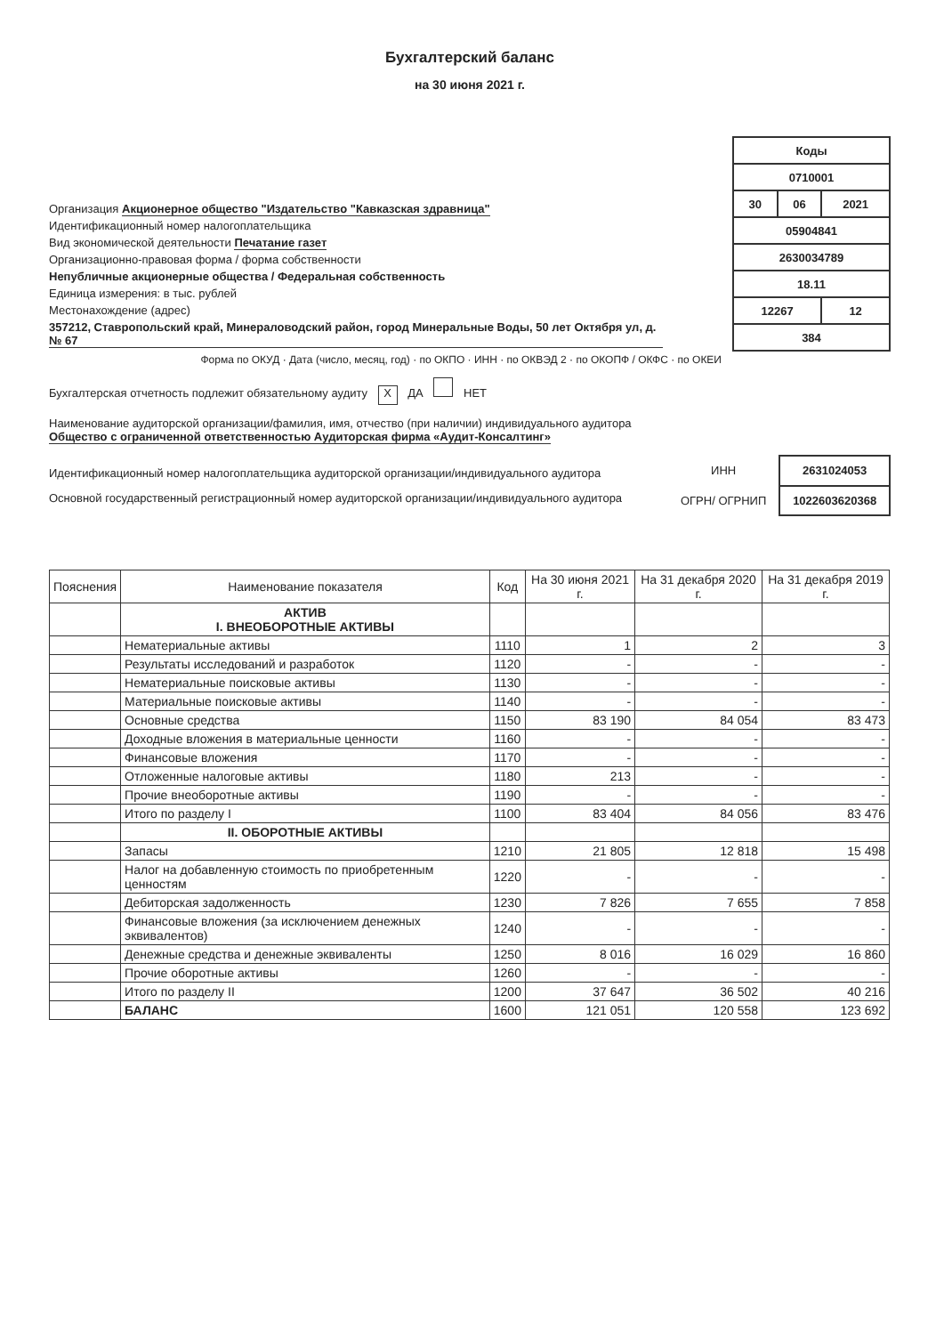Бухгалтерский баланс
на 30 июня 2021 г.
Организация Акционерное общество "Издательство "Кавказская здравница"
Идентификационный номер налогоплательщика
Вид экономической деятельности Печатание газет
Организационно-правовая форма / форма собственности
Непубличные акционерные общества / Федеральная собственность
Единица измерения: в тыс. рублей
Местонахождение (адрес)
357212, Ставропольский край, Минераловодский район, город Минеральные Воды, 50 лет Октября ул, д. № 67
| Коды | | |
| 0710001 | | |
| 30 | 06 | 2021 |
| 05904841 | | |
| 2630034789 | | |
| 18.11 | | |
| 12267 | | 12 |
| 384 | | |
Форма по ОКУД · Дата (число, месяц, год) · по ОКПО · ИНН · по ОКВЭД 2 · по ОКОПФ / ОКФС · по ОКЕИ
Бухгалтерская отчетность подлежит обязательному аудиту X ДА НЕТ
Наименование аудиторской организации/фамилия, имя, отчество (при наличии) индивидуального аудитора
Общество с ограниченной ответственностью Аудиторская фирма «Аудит-Консалтинг»
Идентификационный номер налогоплательщика аудиторской организации/индивидуального аудитора
Основной государственный регистрационный номер аудиторской организации/индивидуального аудитора
| ИНН | 2631024053 |
| ОГРН/ ОГРНИП | 1022603620368 |
| Пояснения | Наименование показателя | Код | На 30 июня 2021 г. | На 31 декабря 2020 г. | На 31 декабря 2019 г. |
| --- | --- | --- | --- | --- | --- |
| | АКТИВ I. ВНЕОБОРОТНЫЕ АКТИВЫ | | | | |
| | Нематериальные активы | 1110 | 1 | 2 | 3 |
| | Результаты исследований и разработок | 1120 | - | - | - |
| | Нематериальные поисковые активы | 1130 | - | - | - |
| | Материальные поисковые активы | 1140 | - | - | - |
| | Основные средства | 1150 | 83 190 | 84 054 | 83 473 |
| | Доходные вложения в материальные ценности | 1160 | - | - | - |
| | Финансовые вложения | 1170 | - | - | - |
| | Отложенные налоговые активы | 1180 | 213 | - | - |
| | Прочие внеоборотные активы | 1190 | - | - | - |
| | Итого по разделу I | 1100 | 83 404 | 84 056 | 83 476 |
| | II. ОБОРОТНЫЕ АКТИВЫ | | | | |
| | Запасы | 1210 | 21 805 | 12 818 | 15 498 |
| | Налог на добавленную стоимость по приобретенным ценностям | 1220 | - | - | - |
| | Дебиторская задолженность | 1230 | 7 826 | 7 655 | 7 858 |
| | Финансовые вложения (за исключением денежных эквивалентов) | 1240 | - | - | - |
| | Денежные средства и денежные эквиваленты | 1250 | 8 016 | 16 029 | 16 860 |
| | Прочие оборотные активы | 1260 | - | - | - |
| | Итого по разделу II | 1200 | 37 647 | 36 502 | 40 216 |
| | БАЛАНС | 1600 | 121 051 | 120 558 | 123 692 |